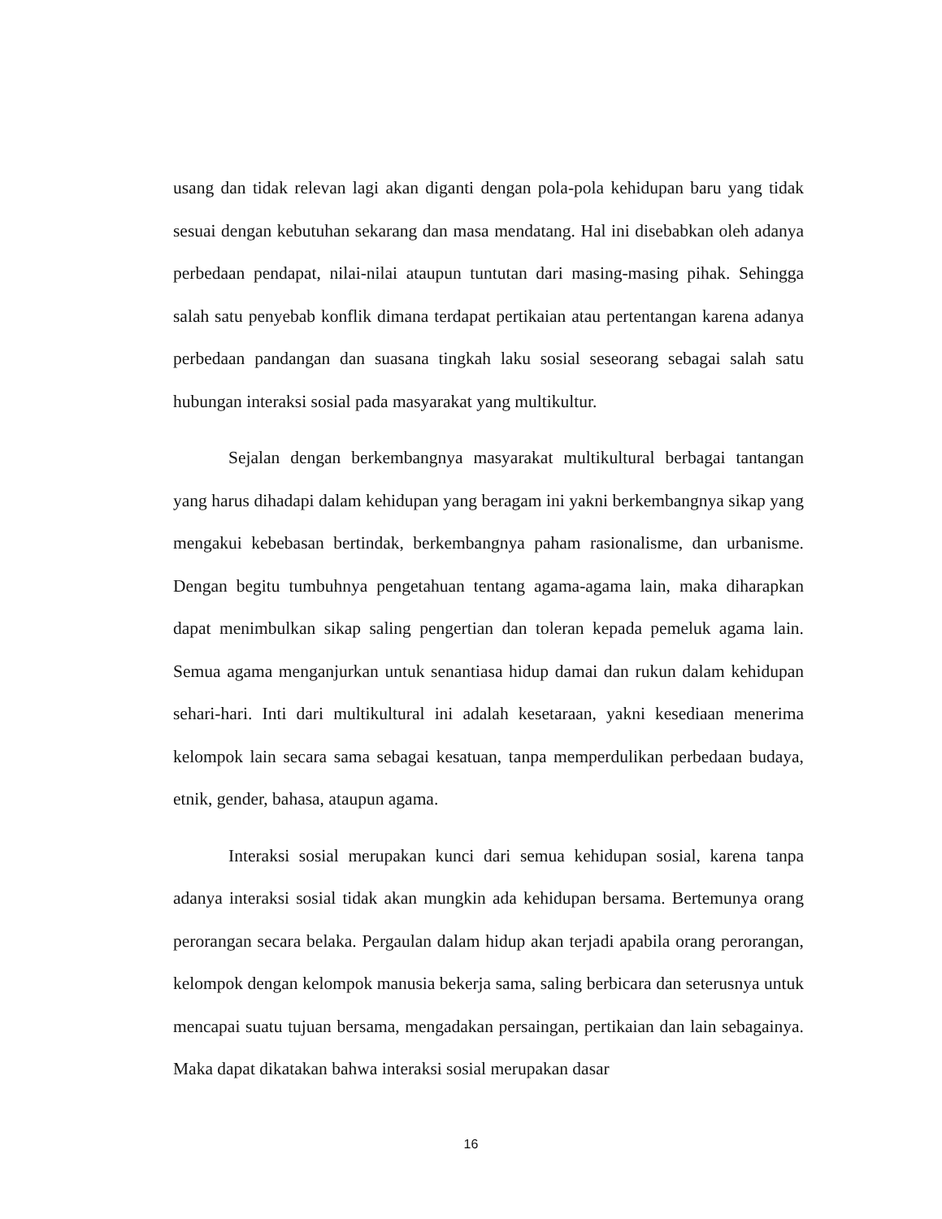usang dan tidak relevan lagi akan diganti dengan pola-pola kehidupan baru yang tidak sesuai dengan kebutuhan sekarang dan masa mendatang. Hal ini disebabkan oleh adanya perbedaan pendapat, nilai-nilai ataupun tuntutan dari masing-masing pihak. Sehingga salah satu penyebab konflik dimana terdapat pertikaian atau pertentangan karena adanya perbedaan pandangan dan suasana tingkah laku sosial seseorang sebagai salah satu hubungan interaksi sosial pada masyarakat yang multikultur.
Sejalan dengan berkembangnya masyarakat multikultural berbagai tantangan yang harus dihadapi dalam kehidupan yang beragam ini yakni berkembangnya sikap yang mengakui kebebasan bertindak, berkembangnya paham rasionalisme, dan urbanisme. Dengan begitu tumbuhnya pengetahuan tentang agama-agama lain, maka diharapkan dapat menimbulkan sikap saling pengertian dan toleran kepada pemeluk agama lain. Semua agama menganjurkan untuk senantiasa hidup damai dan rukun dalam kehidupan sehari-hari. Inti dari multikultural ini adalah kesetaraan, yakni kesediaan menerima kelompok lain secara sama sebagai kesatuan, tanpa memperdulikan perbedaan budaya, etnik, gender, bahasa, ataupun agama.
Interaksi sosial merupakan kunci dari semua kehidupan sosial, karena tanpa adanya interaksi sosial tidak akan mungkin ada kehidupan bersama. Bertemunya orang perorangan secara belaka. Pergaulan dalam hidup akan terjadi apabila orang perorangan, kelompok dengan kelompok manusia bekerja sama, saling berbicara dan seterusnya untuk mencapai suatu tujuan bersama, mengadakan persaingan, pertikaian dan lain sebagainya. Maka dapat dikatakan bahwa interaksi sosial merupakan dasar
16